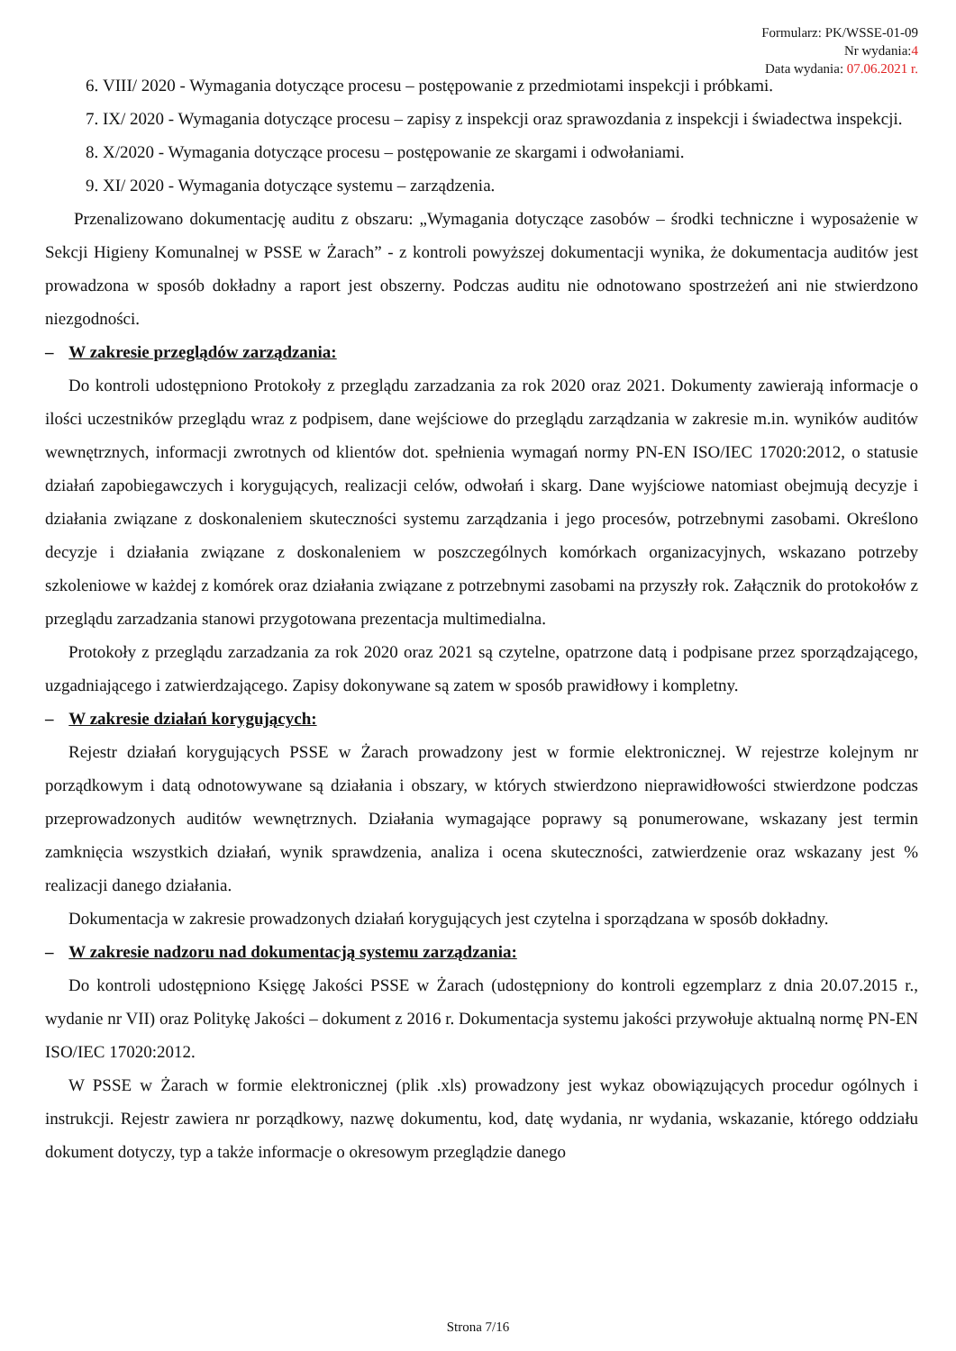Formularz: PK/WSSE-01-09
Nr wydania:4
Data wydania: 07.06.2021 r.
6. VIII/ 2020 - Wymagania dotyczące procesu – postępowanie z przedmiotami inspekcji i próbkami.
7. IX/ 2020 - Wymagania dotyczące procesu – zapisy z inspekcji oraz sprawozdania z inspekcji i świadectwa inspekcji.
8. X/2020 - Wymagania dotyczące procesu – postępowanie ze skargami i odwołaniami.
9. XI/ 2020 - Wymagania dotyczące systemu – zarządzenia.
Przenalizowano dokumentację auditu z obszaru: „Wymagania dotyczące zasobów – środki techniczne i wyposażenie w Sekcji Higieny Komunalnej w PSSE w Żarach” - z kontroli powyższej dokumentacji wynika, że dokumentacja auditów jest prowadzona w sposób dokładny a raport jest obszerny. Podczas auditu nie odnotowano spostrzeżeń ani nie stwierdzono niezgodności.
– W zakresie przeglądów zarządzania:
Do kontroli udostępniono Protokoły z przeglądu zarzadzania za rok 2020 oraz 2021. Dokumenty zawierają informacje o ilości uczestników przeglądu wraz z podpisem, dane wejściowe do przeglądu zarządzania w zakresie m.in. wyników auditów wewnętrznych, informacji zwrotnych od klientów dot. spełnienia wymagań normy PN-EN ISO/IEC 17020:2012, o statusie działań zapobiegawczych i korygujących, realizacji celów, odwołań i skarg. Dane wyjściowe natomiast obejmują decyzje i działania związane z doskonaleniem skuteczności systemu zarządzania i jego procesów, potrzebnymi zasobami. Określono decyzje i działania związane z doskonaleniem w poszczególnych komórkach organizacyjnych, wskazano potrzeby szkoleniowe w każdej z komórek oraz działania związane z potrzebnymi zasobami na przyszły rok. Załącznik do protokołów z przeglądu zarzadzania stanowi przygotowana prezentacja multimedialna.
Protokoły z przeglądu zarzadzania za rok 2020 oraz 2021 są czytelne, opatrzone datą i podpisane przez sporządzającego, uzgadniającego i zatwierdzającego. Zapisy dokonywane są zatem w sposób prawidłowy i kompletny.
– W zakresie działań korygujących:
Rejestr działań korygujących PSSE w Żarach prowadzony jest w formie elektronicznej. W rejestrze kolejnym nr porządkowym i datą odnotowywane są działania i obszary, w których stwierdzono nieprawidłowości stwierdzone podczas przeprowadzonych auditów wewnętrznych. Działania wymagające poprawy są ponumerowane, wskazany jest termin zamknięcia wszystkich działań, wynik sprawdzenia, analiza i ocena skuteczności, zatwierdzenie oraz wskazany jest % realizacji danego działania.
Dokumentacja w zakresie prowadzonych działań korygujących jest czytelna i sporządzana w sposób dokładny.
– W zakresie nadzoru nad dokumentacją systemu zarządzania:
Do kontroli udostępniono Księgę Jakości PSSE w Żarach (udostępniony do kontroli egzemplarz z dnia 20.07.2015 r., wydanie nr VII) oraz Politykę Jakości – dokument z 2016 r. Dokumentacja systemu jakości przywołuje aktualną normę PN-EN ISO/IEC 17020:2012.
W PSSE w Żarach w formie elektronicznej (plik .xls) prowadzony jest wykaz obowiązujących procedur ogólnych i instrukcji. Rejestr zawiera nr porządkowy, nazwę dokumentu, kod, datę wydania, nr wydania, wskazanie, którego oddziału dokument dotyczy, typ a także informacje o okresowym przeglądzie danego
Strona 7/16